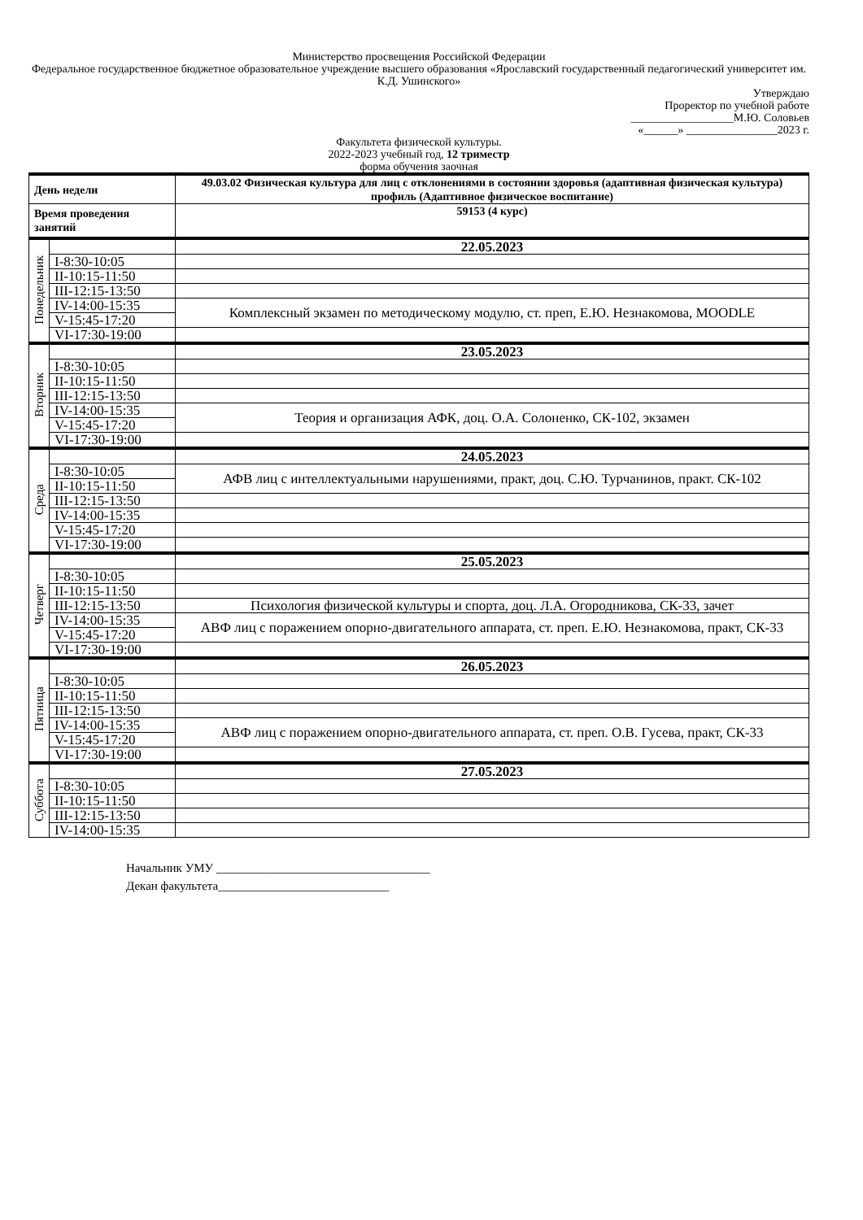Министерство просвещения Российской Федерации
Федеральное государственное бюджетное образовательное учреждение высшего образования «Ярославский государственный педагогический университет им. К.Д. Ушинского»
Утверждаю
Проректор по учебной работе
__________________М.Ю. Соловьев
«______» ________________2023 г.
Факультета физической культуры.
2022-2023 учебный год, 12 триместр
форма обучения заочная
| День недели | | 49.03.02 Физическая культура для лиц с отклонениями в состоянии здоровья (адаптивная физическая культура) профиль (Адаптивное физическое воспитание) |
| Время проведения занятий | | 59153 (4 курс) |
| Понедельник | | 22.05.2023 |
| | I-8:30-10:05 | |
| | II-10:15-11:50 | |
| | III-12:15-13:50 | |
| | IV-14:00-15:35 | Комплексный экзамен по методическому модулю, ст. преп, Е.Ю. Незнакомова, MOODLE |
| | V-15:45-17:20 | |
| | VI-17:30-19:00 | |
| Вторник | | 23.05.2023 |
| | I-8:30-10:05 | |
| | II-10:15-11:50 | |
| | III-12:15-13:50 | |
| | IV-14:00-15:35 | Теория и организация АФК, доц. О.А. Солоненко, СК-102, экзамен |
| | V-15:45-17:20 | |
| | VI-17:30-19:00 | |
| Среда | | 24.05.2023 |
| | I-8:30-10:05 | АФВ лиц с интеллектуальными нарушениями, практ, доц. С.Ю. Турчанинов, практ. СК-102 |
| | II-10:15-11:50 | |
| | III-12:15-13:50 | |
| | IV-14:00-15:35 | |
| | V-15:45-17:20 | |
| | VI-17:30-19:00 | |
| Четверг | | 25.05.2023 |
| | I-8:30-10:05 | |
| | II-10:15-11:50 | |
| | III-12:15-13:50 | Психология физической культуры и спорта, доц. Л.А. Огородникова, СК-33, зачет |
| | IV-14:00-15:35 | АВФ лиц с поражением опорно-двигательного аппарата, ст. преп. Е.Ю. Незнакомова, практ, СК-33 |
| | V-15:45-17:20 | |
| | VI-17:30-19:00 | |
| Пятница | | 26.05.2023 |
| | I-8:30-10:05 | |
| | II-10:15-11:50 | |
| | III-12:15-13:50 | |
| | IV-14:00-15:35 | АВФ лиц с поражением опорно-двигательного аппарата, ст. преп. О.В. Гусева, практ, СК-33 |
| | V-15:45-17:20 | |
| | VI-17:30-19:00 | |
| Суббота | | 27.05.2023 |
| | I-8:30-10:05 | |
| | II-10:15-11:50 | |
| | III-12:15-13:50 | |
| | IV-14:00-15:35 | |
Начальник УМУ ___________________________________
Декан факультета____________________________